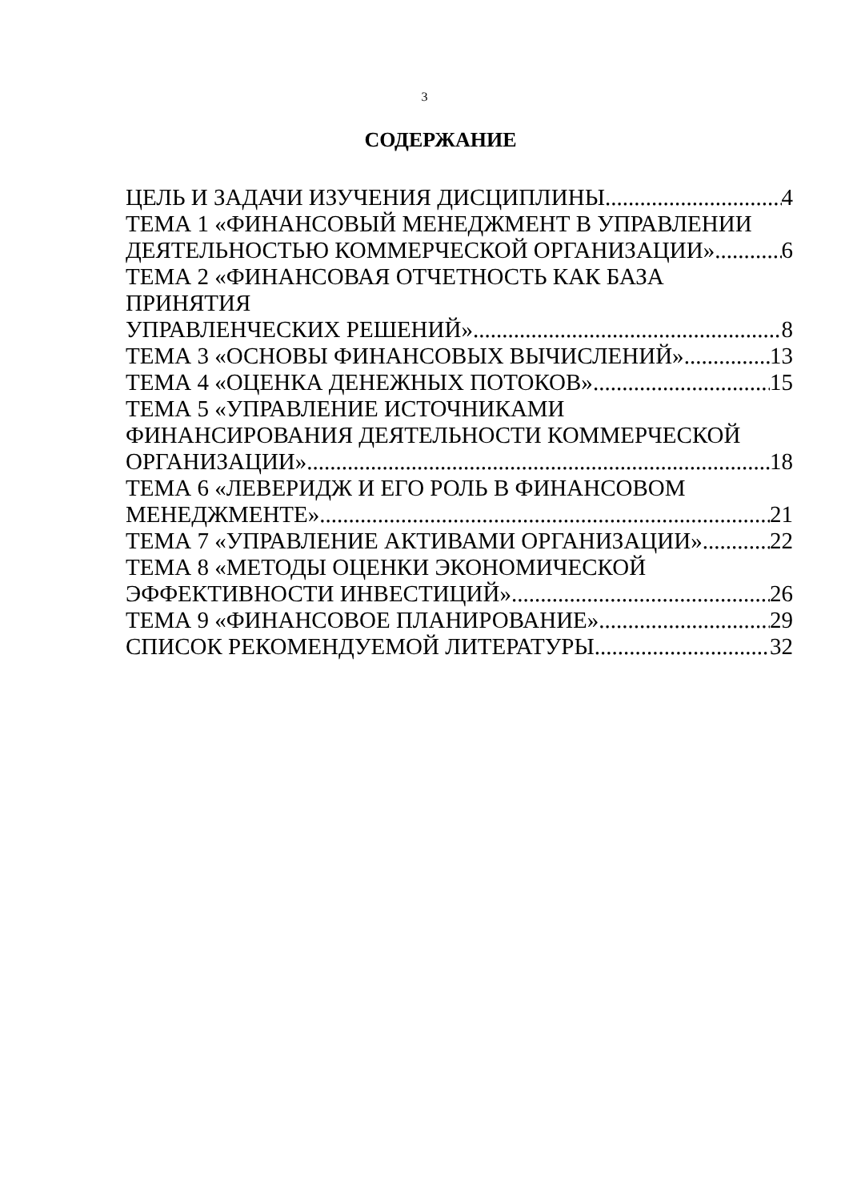3
СОДЕРЖАНИЕ
ЦЕЛЬ И ЗАДАЧИ ИЗУЧЕНИЯ ДИСЦИПЛИНЫ 4
ТЕМА 1 «ФИНАНСОВЫЙ МЕНЕДЖМЕНТ В УПРАВЛЕНИИ
ДЕЯТЕЛЬНОСТЬЮ КОММЕРЧЕСКОЙ ОРГАНИЗАЦИИ» 6
ТЕМА 2 «ФИНАНСОВАЯ ОТЧЕТНОСТЬ КАК БАЗА ПРИНЯТИЯ
УПРАВЛЕНЧЕСКИХ РЕШЕНИЙ» 8
ТЕМА 3 «ОСНОВЫ ФИНАНСОВЫХ ВЫЧИСЛЕНИЙ» 13
ТЕМА 4 «ОЦЕНКА ДЕНЕЖНЫХ ПОТОКОВ» 15
ТЕМА 5 «УПРАВЛЕНИЕ ИСТОЧНИКАМИ
ФИНАНСИРОВАНИЯ ДЕЯТЕЛЬНОСТИ КОММЕРЧЕСКОЙ
ОРГАНИЗАЦИИ» 18
ТЕМА 6 «ЛЕВЕРИДЖ И ЕГО РОЛЬ В ФИНАНСОВОМ
МЕНЕДЖМЕНТЕ» 21
ТЕМА 7 «УПРАВЛЕНИЕ АКТИВАМИ ОРГАНИЗАЦИИ» 22
ТЕМА 8 «МЕТОДЫ ОЦЕНКИ ЭКОНОМИЧЕСКОЙ
ЭФФЕКТИВНОСТИ ИНВЕСТИЦИЙ» 26
ТЕМА 9 «ФИНАНСОВОЕ ПЛАНИРОВАНИЕ» 29
СПИСОК РЕКОМЕНДУЕМОЙ ЛИТЕРАТУРЫ 32